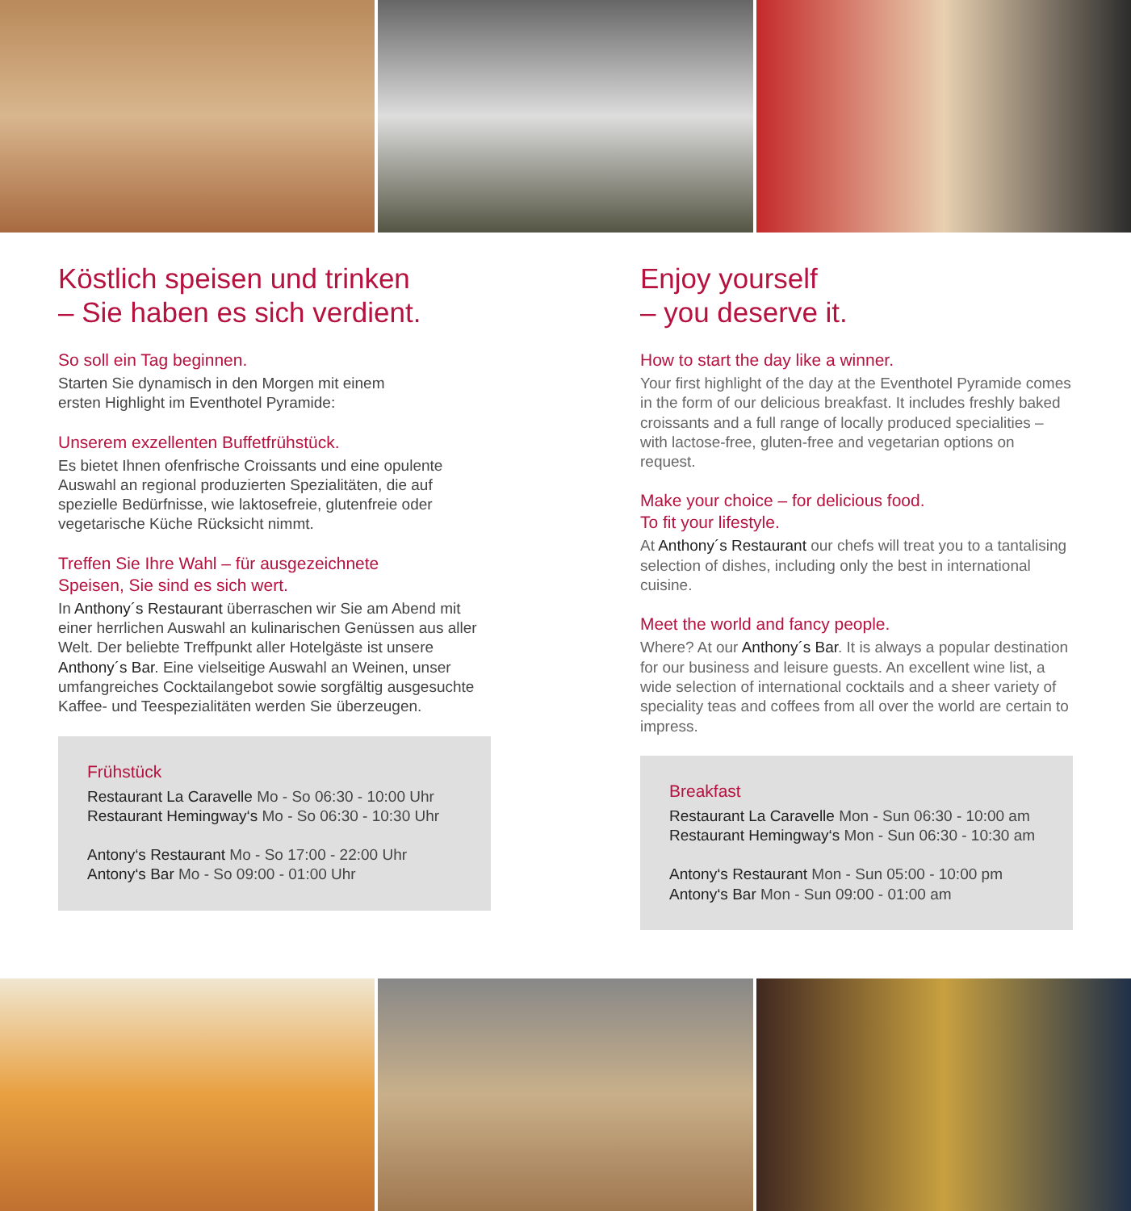Köstlich speisen und trinken
– Sie haben es sich verdient.
So soll ein Tag beginnen.
Starten Sie dynamisch in den Morgen mit einem
ersten Highlight im Eventhotel Pyramide:
Unserem exzellenten Buffetfrühstück.
Es bietet Ihnen ofenfrische Croissants und eine opulente Auswahl an regional produzierten Spezialitäten, die auf spezielle Bedürfnisse, wie laktosefreie, glutenfreie oder vegetarische Küche Rücksicht nimmt.
Treffen Sie Ihre Wahl – für ausgezeichnete
Speisen, Sie sind es sich wert.
In Anthony´s Restaurant überraschen wir Sie am Abend mit einer herrlichen Auswahl an kulinarischen Genüssen aus aller Welt. Der beliebte Treffpunkt aller Hotelgäste ist unsere Anthony´s Bar. Eine vielseitige Auswahl an Weinen, unser umfangreiches Cocktailangebot sowie sorgfältig ausgesuchte Kaffee- und Teespezialitäten werden Sie überzeugen.
Frühstück
Restaurant La Caravelle Mo - So 06:30 - 10:00 Uhr
Restaurant Hemingway‘s Mo - So 06:30 - 10:30 Uhr
Antony‘s Restaurant Mo - So 17:00 - 22:00 Uhr
Antony‘s Bar Mo - So 09:00 - 01:00 Uhr
Enjoy yourself
– you deserve it.
How to start the day like a winner.
Your first highlight of the day at the Eventhotel Pyramide comes in the form of our delicious breakfast. It includes freshly baked croissants and a full range of locally produced specialities – with lactose-free, gluten-free and vegetarian options on request.
Make your choice – for delicious food.
To fit your lifestyle.
At Anthony´s Restaurant our chefs will treat you to a tantalising selection of dishes, including only the best in international cuisine.
Meet the world and fancy people.
Where? At our Anthony´s Bar. It is always a popular destination for our business and leisure guests. An excellent wine list, a wide selection of international cocktails and a sheer variety of speciality teas and coffees from all over the world are certain to impress.
Breakfast
Restaurant La Caravelle Mon - Sun 06:30 - 10:00 am
Restaurant Hemingway‘s Mon - Sun 06:30 - 10:30 am
Antony‘s Restaurant Mon - Sun 05:00 - 10:00 pm
Antony‘s Bar Mon - Sun 09:00 - 01:00 am